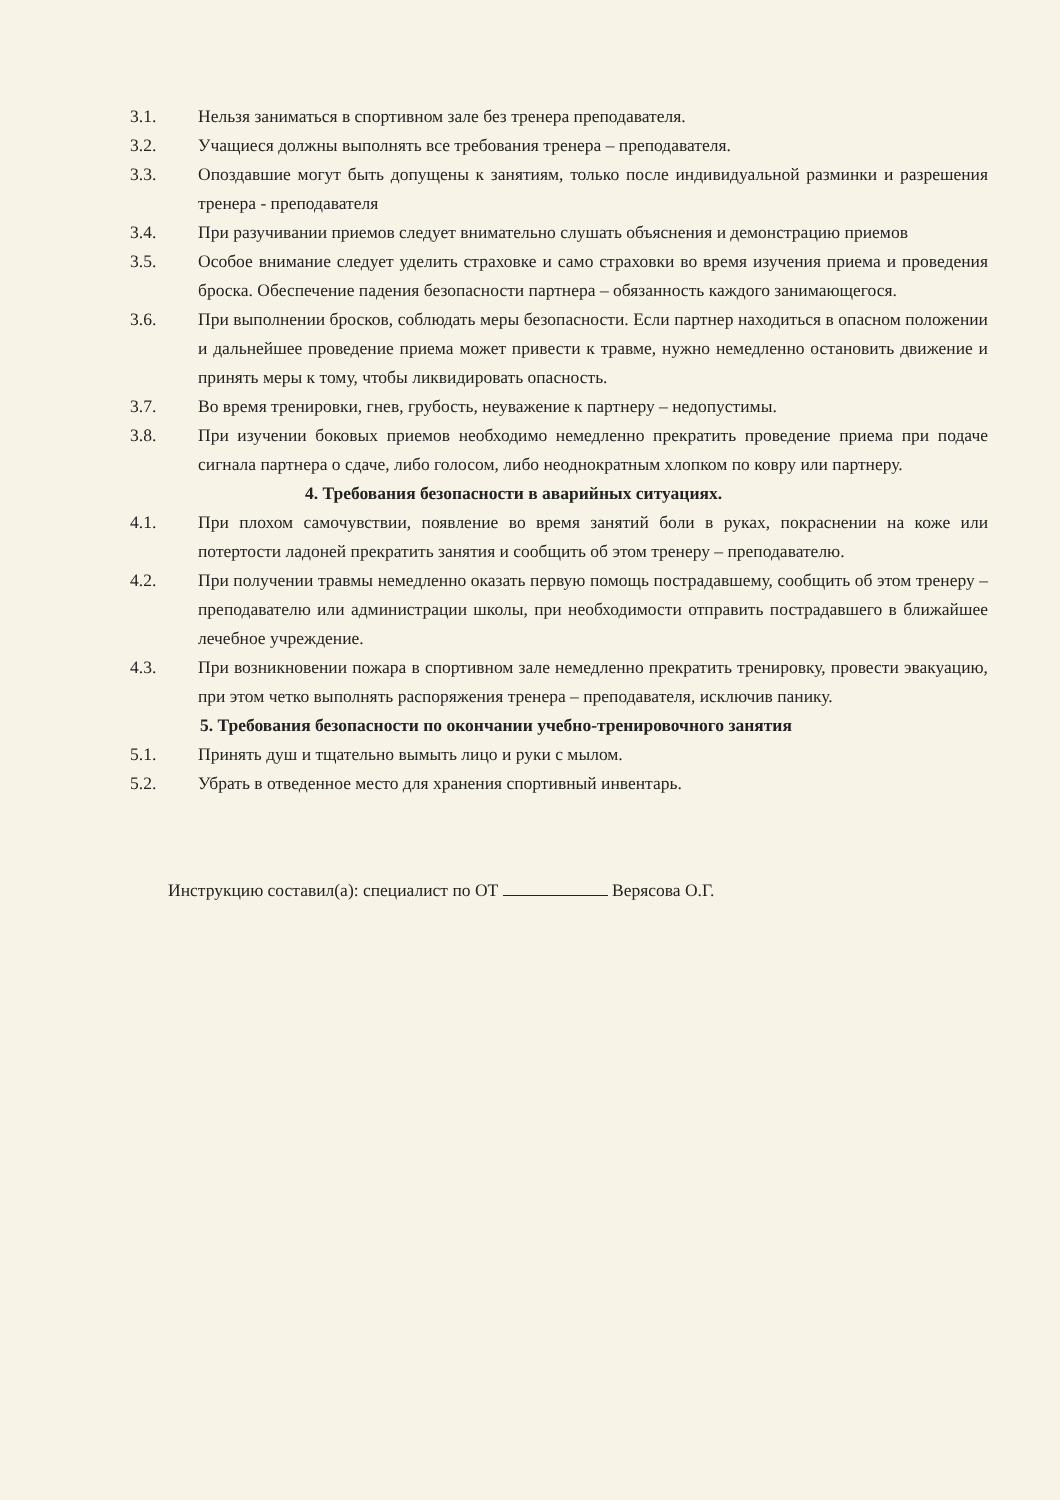3.1. Нельзя заниматься в спортивном зале без тренера преподавателя.
3.2. Учащиеся должны выполнять все требования тренера – преподавателя.
3.3. Опоздавшие могут быть допущены к занятиям, только после индивидуальной разминки и разрешения тренера - преподавателя
3.4. При разучивании приемов следует внимательно слушать объяснения и демонстрацию приемов
3.5. Особое внимание следует уделить страховке и само страховки во время изучения приема и проведения броска. Обеспечение падения безопасности партнера – обязанность каждого занимающегося.
3.6. При выполнении бросков, соблюдать меры безопасности. Если партнер находиться в опасном положении и дальнейшее проведение приема может привести к травме, нужно немедленно остановить движение и принять меры к тому, чтобы ликвидировать опасность.
3.7. Во время тренировки, гнев, грубость, неуважение к партнеру – недопустимы.
3.8. При изучении боковых приемов необходимо немедленно прекратить проведение приема при подаче сигнала партнера о сдаче, либо голосом, либо неоднократным хлопком по ковру или партнеру.
4. Требования безопасности в аварийных ситуациях.
4.1. При плохом самочувствии, появление во время занятий боли в руках, покраснении на коже или потертости ладоней прекратить занятия и сообщить об этом тренеру – преподавателю.
4.2. При получении травмы немедленно оказать первую помощь пострадавшему, сообщить об этом тренеру – преподавателю или администрации школы, при необходимости отправить пострадавшего в ближайшее лечебное учреждение.
4.3. При возникновении пожара в спортивном зале немедленно прекратить тренировку, провести эвакуацию, при этом четко выполнять распоряжения тренера – преподавателя, исключив панику.
5. Требования безопасности по окончании учебно-тренировочного занятия
5.1. Принять душ и тщательно вымыть лицо и руки с мылом.
5.2. Убрать в отведенное место для хранения спортивный инвентарь.
Инструкцию составил(а): специалист по ОТ Верясова О.Г.